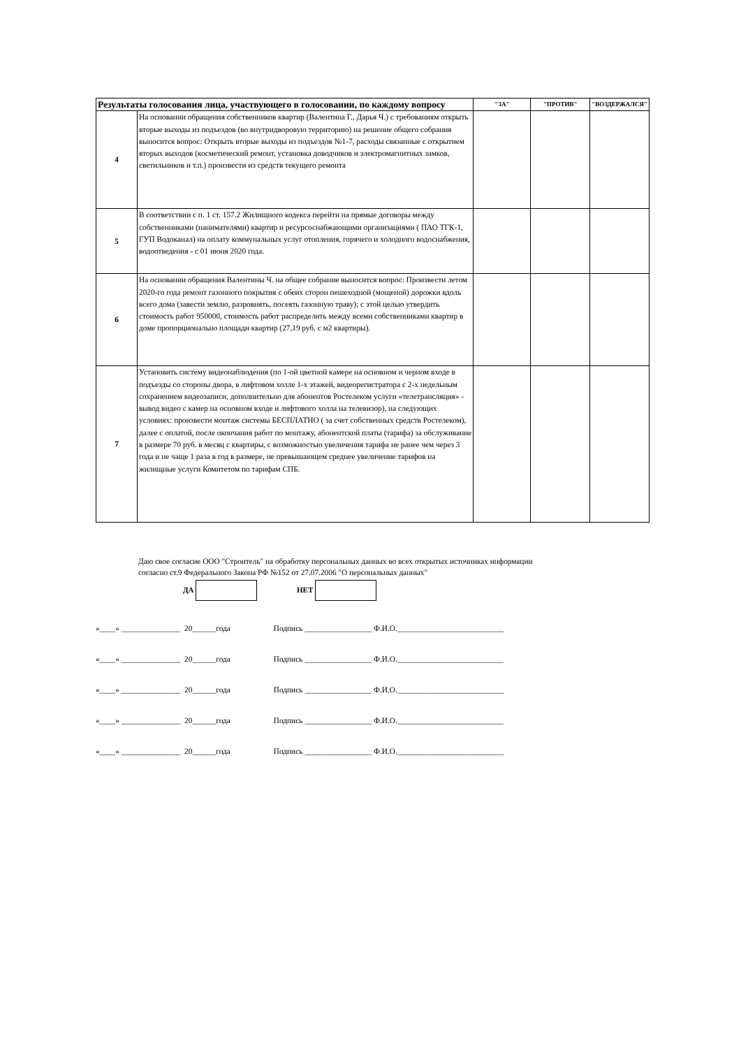| Результаты голосования лица, участвующего в голосовании, по каждому вопросу | | "ЗА" | "ПРОТИВ" | "ВОЗДЕРЖАЛСЯ" |
| --- | --- | --- | --- | --- |
| 4 | На основании обращения собственников квартир (Валентина Г., Дарья Ч.) с требованиям открыть вторые выходы из подъездов (во внутридворовую территорию) на решение общего собрания выносится вопрос: Открыть вторые выходы из подъездов №1-7, расходы связанные с открытием вторых выходов (косметический ремонт, установка доводчиков и электромагнитных замков, светильников и т.п.) произвести из средств текущего ремонта | | | |
| 5 | В соответствии с п. 1 ст. 157.2 Жилищного кодекса перейти на прямые договоры между собственниками (нанимателями) квартир и ресурсоснабжающими организациями ( ПАО ТГК-1, ГУП Водоканал) на оплату коммунальных услуг отопления, горячего и холодного водоснабжения, водоотведения - с 01 июня 2020 года. | | | |
| 6 | На основании обращения Валентины Ч. на общее собрание выносится вопрос: Произвести летом 2020-го года ремонт газонного покрытия с обеих сторон пешеходной (мощеной) дорожки вдоль всего дома (завести землю, разровнять, посеять газонную траву); с этой целью утвердить стоимость работ 950000, стоимость работ распределить между всеми собственниками квартир в доме пропорционально площади квартир (27,19 руб. с м2 квартиры). | | | |
| 7 | Установить систему видеонаблюдения (по 1-ой цветной камере на основном и черном входе в подъезды со стороны двора, в лифтовом холле 1-х этажей, видеорегистратора с 2-х недельным сохранением видеозаписи, дополнительно для абонентов Ростелеком услуги «телетрансляция» - вывод видео с камер на основном входе и лифтового холла на телевизор), на следующих условиях: произвести монтаж системы БЕСПЛАТНО ( за счет собственных средств Ростелеком), далее с оплатой, после окончания работ по монтажу, абонентской платы (тарифа) за обслуживание в размере 70 руб. в месяц с квартиры, с возможностью увеличения тарифа не ранее чем через 3 года и не чаще 1 раза в год в размере, не превышающем среднее увеличение тарифов на жилищные услуги Комитетом по тарифам СПБ. | | | |
Даю свое согласие ООО "Строитель" на обработку персональных данных во всех открытых источниках информации
согласно ст.9 Федерального Закона РФ №152 от 27.07.2006 "О персональных данных"
ДА НЕТ
«____» _______________ 20______года Подпись _________________ Ф.И.О.___________________________
«____» _______________ 20______года Подпись _________________ Ф.И.О.___________________________
«____» _______________ 20______года Подпись _________________ Ф.И.О.___________________________
«____» _______________ 20______года Подпись _________________ Ф.И.О.___________________________
«____» _______________ 20______года Подпись _________________ Ф.И.О.___________________________